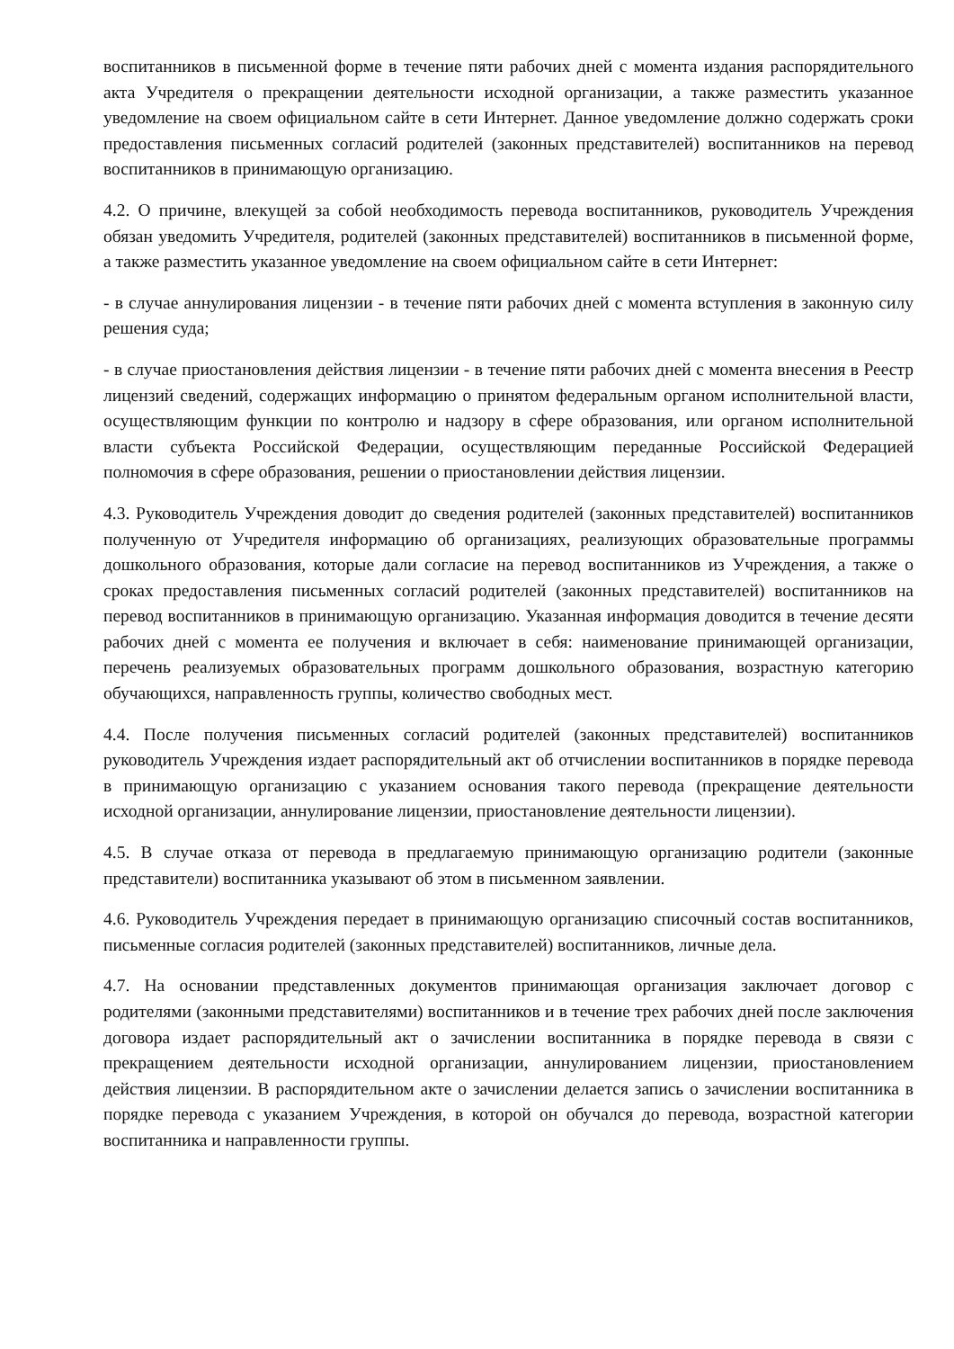воспитанников в письменной форме в течение пяти рабочих дней с момента издания распорядительного акта Учредителя о прекращении деятельности исходной организации, а также разместить указанное уведомление на своем официальном сайте в сети Интернет. Данное уведомление должно содержать сроки предоставления письменных согласий родителей (законных представителей) воспитанников на перевод воспитанников в принимающую организацию.
4.2. О причине, влекущей за собой необходимость перевода воспитанников, руководитель Учреждения обязан уведомить Учредителя, родителей (законных представителей) воспитанников в письменной форме, а также разместить указанное уведомление на своем официальном сайте в сети Интернет:
- в случае аннулирования лицензии - в течение пяти рабочих дней с момента вступления в законную силу решения суда;
- в случае приостановления действия лицензии - в течение пяти рабочих дней с момента внесения в Реестр лицензий сведений, содержащих информацию о принятом федеральным органом исполнительной власти, осуществляющим функции по контролю и надзору в сфере образования, или органом исполнительной власти субъекта Российской Федерации, осуществляющим переданные Российской Федерацией полномочия в сфере образования, решении о приостановлении действия лицензии.
4.3. Руководитель Учреждения доводит до сведения родителей (законных представителей) воспитанников полученную от Учредителя информацию об организациях, реализующих образовательные программы дошкольного образования, которые дали согласие на перевод воспитанников из Учреждения, а также о сроках предоставления письменных согласий родителей (законных представителей) воспитанников на перевод воспитанников в принимающую организацию. Указанная информация доводится в течение десяти рабочих дней с момента ее получения и включает в себя: наименование принимающей организации, перечень реализуемых образовательных программ дошкольного образования, возрастную категорию обучающихся, направленность группы, количество свободных мест.
4.4. После получения письменных согласий родителей (законных представителей) воспитанников руководитель Учреждения издает распорядительный акт об отчислении воспитанников в порядке перевода в принимающую организацию с указанием основания такого перевода (прекращение деятельности исходной организации, аннулирование лицензии, приостановление деятельности лицензии).
4.5. В случае отказа от перевода в предлагаемую принимающую организацию родители (законные представители) воспитанника указывают об этом в письменном заявлении.
4.6. Руководитель Учреждения передает в принимающую организацию списочный состав воспитанников, письменные согласия родителей (законных представителей) воспитанников, личные дела.
4.7. На основании представленных документов принимающая организация заключает договор с родителями (законными представителями) воспитанников и в течение трех рабочих дней после заключения договора издает распорядительный акт о зачислении воспитанника в порядке перевода в связи с прекращением деятельности исходной организации, аннулированием лицензии, приостановлением действия лицензии. В распорядительном акте о зачислении делается запись о зачислении воспитанника в порядке перевода с указанием Учреждения, в которой он обучался до перевода, возрастной категории воспитанника и направленности группы.